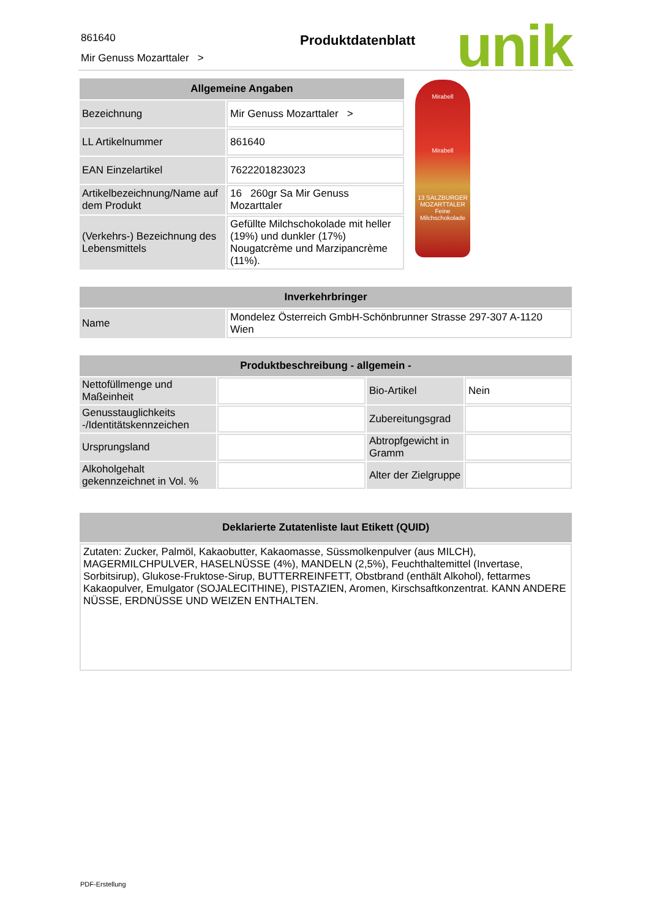861640
Mir Genuss Mozarttaler >
Produktdatenblatt unik
| Allgemeine Angaben | |
| --- | --- |
| Bezeichnung | Mir Genuss Mozarttaler > |
| LL Artikelnummer | 861640 |
| EAN Einzelartikel | 7622201823023 |
| Artikelbezeichnung/Name auf dem Produkt | 16 260gr Sa Mir Genuss Mozarttaler |
| (Verkehrs-) Bezeichnung des Lebensmittels | Gefüllte Milchschokolade mit heller (19%) und dunkler (17%) Nougatcrème und Marzipancrème (11%). |
Mirabell
Mirabell
13 SALZBURGER
MOZARTTALER
Feine Milchschokolade
| Inverkehrbringer | |
| --- | --- |
| Name | Mondelez Österreich GmbH-Schönbrunner Strasse 297-307 A-1120 Wien |
| Produktbeschreibung - allgemein - | | | |
| --- | --- | --- | --- |
| Nettofüllmenge und Maßeinheit | | Bio-Artikel | Nein |
| Genusstauglichkeits -/Identitätskennzeichen | | Zubereitungsgrad | |
| Ursprungsland | | Abtropfgewicht in Gramm | |
| Alkoholgehalt gekennzeichnet in Vol. % | | Alter der Zielgruppe | |
| Deklarierte Zutatenliste laut Etikett (QUID) |
| --- |
| Zutaten: Zucker, Palmöl, Kakaobutter, Kakaomasse, Süssmolkenpulver (aus MILCH), MAGERMILCHPULVER, HASELNÜSSE (4%), MANDELN (2,5%), Feuchthaltemittel (Invertase, Sorbitsirup), Glukose-Fruktose-Sirup, BUTTERREINFETT, Obstbrand (enthält Alkohol), fettarmes Kakaopulver, Emulgator (SOJALECITHINE), PISTAZIEN, Aromen, Kirschsaftkonzentrat. KANN ANDERE NÜSSE, ERDNÜSSE UND WEIZEN ENTHALTEN. |
PDF-Erstellung